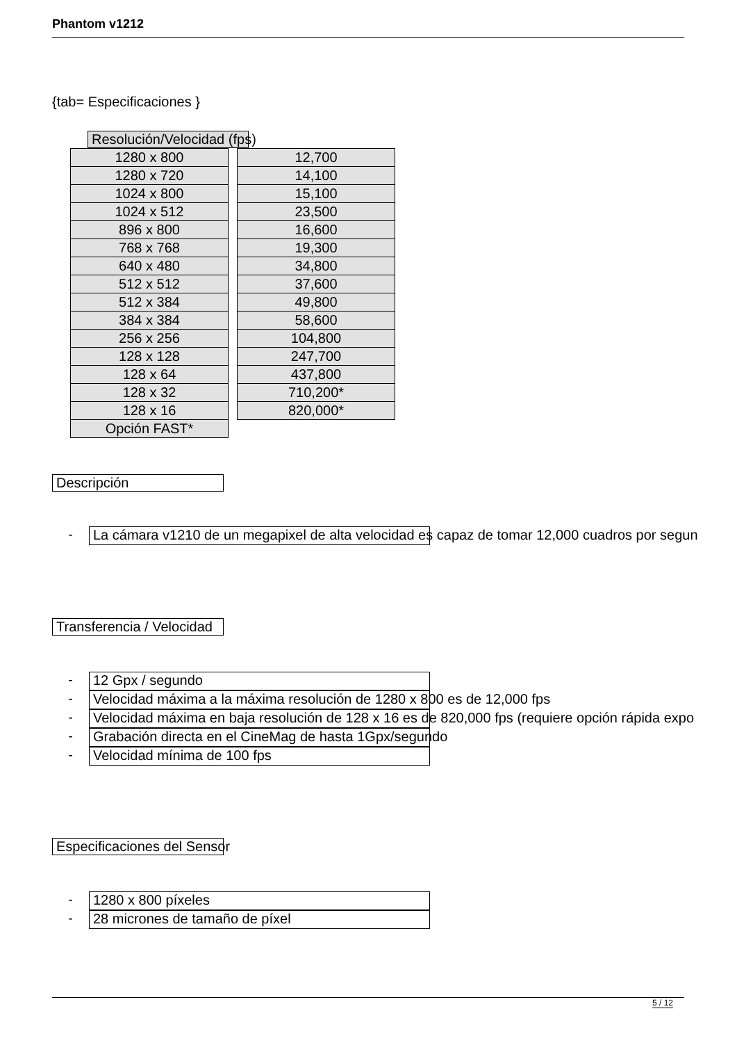Phantom v1212
{tab= Especificaciones }
Resolución/Velocidad (fps)
| 1280 x 800 |
| 1280 x 720 |
| 1024 x 800 |
| 1024 x 512 |
| 896 x 800 |
| 768 x 768 |
| 640 x 480 |
| 512 x 512 |
| 512 x 384 |
| 384 x 384 |
| 256 x 256 |
| 128 x 128 |
| 128 x 64 |
| 128 x 32 |
| 128 x 16 |
| Opción FAST* |
| 12,700 |
| 14,100 |
| 15,100 |
| 23,500 |
| 16,600 |
| 19,300 |
| 34,800 |
| 37,600 |
| 49,800 |
| 58,600 |
| 104,800 |
| 247,700 |
| 437,800 |
| 710,200* |
| 820,000* |
Descripción
- La cámara v1210 de un megapixel de alta velocidad es capaz de tomar 12,000 cuadros por segun
Transferencia / Velocidad
- 12 Gpx / segundo
- Velocidad máxima a la máxima resolución de 1280 x 800 es de 12,000 fps
- Velocidad máxima en baja resolución de 128 x 16 es de 820,000 fps (requiere opción rápida expo
- Grabación directa en el CineMag de hasta 1Gpx/segundo
- Velocidad mínima de 100 fps
Especificaciones del Sensor
- 1280 x 800 píxeles
- 28 micrones de tamaño de píxel
5 / 12